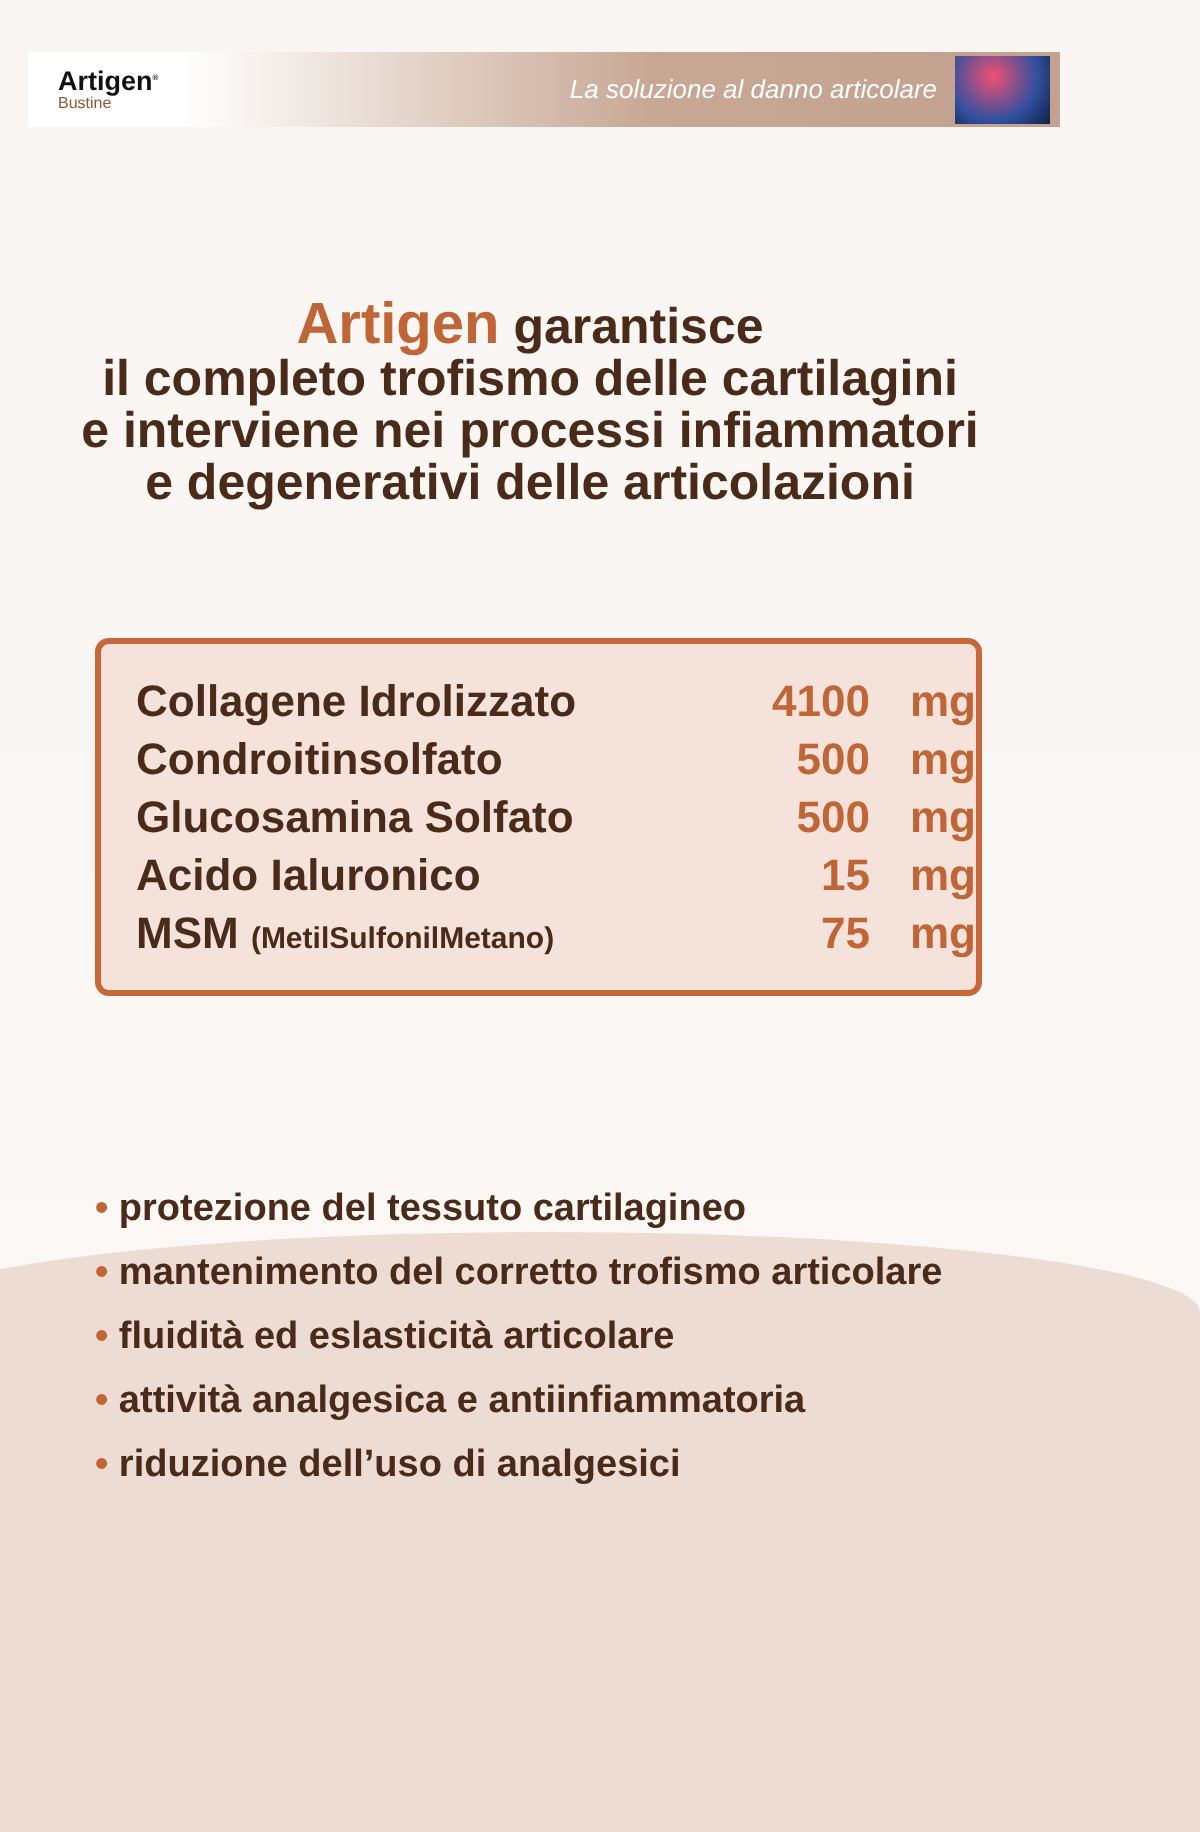Artigen<sup>®</sup>
Bustine
La soluzione al danno articolare
Artigen garantisce
il completo trofismo delle cartilagini
e interviene nei processi infiammatori
e degenerativi delle articolazioni
| Collagene Idrolizzato | 4100 | mg |
| Condroitinsolfato | 500 | mg |
| Glucosamina Solfato | 500 | mg |
| Acido Ialuronico | 15 | mg |
| MSM (MetilSulfonilMetano) | 75 | mg |
• protezione del tessuto cartilagineo
• mantenimento del corretto trofismo articolare
• fluidità ed eslasticità articolare
• attività analgesica e antiinfiammatoria
• riduzione dell’uso di analgesici